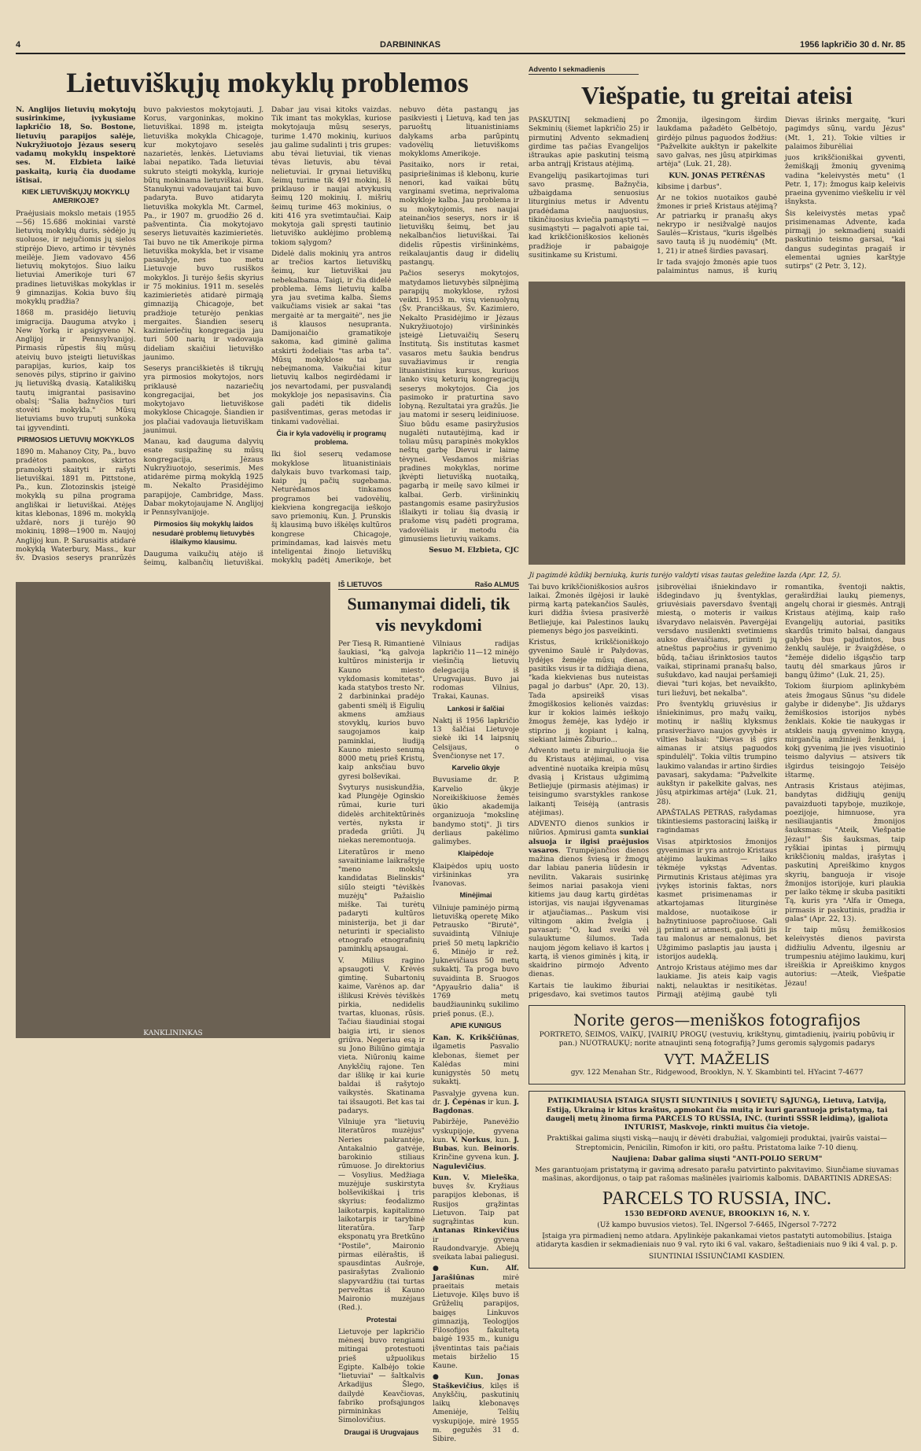4 DARBININKAS 1956 lapkričio 30 d. Nr. 85
Lietuviškųjų mokyklų problemos
N. Anglijos lietuvių mokytojų susirinkime, įvykusiame lapkričio 18, So. Bostone, lietuvių parapijos salėje, Nukryžiuotojo Jėzaus seserų vadamų mokyklų inspektorė ses. M. Elzbieta laikė paskaitą, kurią čia duodame ištisai.
KIEK LIETUVIŠKŲJŲ MOKYKLŲ AMERIKOJE?
Praėjusiais mokslo metais (1955—56) 15.686 mokiniai varstė lietuvių mokyklų duris, sėdėjo jų suoluose, ir nejučiomis jų sielos stiprėjo Dievo, artimo ir tėvynės meilėje. Jiem vadovavo 456 lietuvių mokytojos. Šiuo laiku lietuviai Amerikoje turi 67 pradines lietuviškas mokyklas ir 9 gimnazijas. Kokia buvo šių mokyklų pradžia?
1868 m. prasidėjo lietuvių imigracija. Dauguma atvyko į New Yorką ir apsigyveno N. Anglijoj ir Pennsylvanijoj. Pirmasis rūpestis šių mūsų ateivių buvo įsteigti lietuviškas parapijas, kurios, kaip tos senovės pilys, stiprino ir gaivino jų lietuvišką dvasią. Katalikiškų tautų imigrantai pasisavino obalsį: "Šalia bažnyčios turi stovėti mokykla." Mūsų lietuviams buvo truputį sunkoka tai įgyvendinti.
PIRMOSIOS LIETUVIŲ MOKYKLOS
1890 m. Mahanoy City, Pa., buvo pradėtos pamokos, skirtos pramokyti skaityti ir rašyti lietuviškai. 1891 m. Pittstone, Pa., kun. Zlotozinskis įsteigė mokyklą su pilna programa angliškai ir lietuviškai. Atėjęs kitas klebonas, 1896 m. mokyklą uždarė, nors ji turėjo 90 mokinių. 1898—1900 m. Naujoj Anglijoj kun. P. Sarusaitis atidarė mokyklą Waterbury, Mass., kur šv. Dvasios seserys pranrūzės buvo pakviestos mokytojauti. J. Korus, vargoninkas, mokino lietuviškai. 1898 m. įsteigta lietuviška mokykla Chicagoje, kur mokytojavo seselės nazarietės, lenkės. Lietuviams labai nepatiko. Tada lietuviai sukruto steigti mokyklą, kurioje būtų mokinama lietuviškai. Kun. Stanukynui vadovaujant tai buvo padaryta. Buvo atidaryta lietuviška mokykla Mt. Carmel, Pa., ir 1907 m. gruodžio 26 d. pašventinta. Čia mokytojavo seserys lietuvaitės kazimierietės. Tai buvo ne tik Amerikoje pirma lietuviška mokykla, bet ir visame pasaulyje, nes tuo metu Lietuvoje buvo rusiškos mokyklos. Ji turėjo šešis skyrius ir 75 mokinius. 1911 m. seselės kazimierietės atidarė pirmąją gimnaziją Chicagoje, bet pradžioje teturėjo penkias mergaites. Šiandien seserų kazimieriečių kongregacija jau turi 500 narių ir vadovauja dideliam skaičiui lietuviško jaunimo.
Seserys pranciškietės iš tikrųjų yra pirmosios mokytojos, nors priklausė nazariečių kongregacijai, bet jos mokytojavo lietuviškose mokyklose Chicagoje. Šiandien ir jos plačiai vadovauja lietuviškam jaunimui.
Manau, kad dauguma dalyvių esate susipažinę su mūsų kongregacija, Jėzaus Nukryžiuotojo, seserimis. Mes atidarėme pirmą mokyklą 1925 m. Nekalto Prasidėjimo parapijoje, Cambridge, Mass. Dabar mokytojaujame N. Anglijoj ir Pennsylvanijoje.
Pirmosios šių mokyklų laidos nesudarė problemų lietuvybės išlaikymo klausimu.
Dauguma vaikučių atėjo iš šeimų, kalbančių lietuviškai. Dabar jau visai kitoks vaizdas. Tik imant tas mokyklas, kuriose mokytojauja mūsų seserys, turime 1.470 mokinių, kuriuos jau galime sudalinti į tris grupes: abu tėvai lietuviai, tik vienas tėvas lietuvis, abu tėvai nelietuviai. Ir grynai lietuviškų šeimų turime tik 491 mokinį. Iš priklauso ir naujai atvykusių šeimų 120 mokinių. I. mišrių šeimų turime 463 mokinius, o kiti 416 yra svetimtaučiai. Kaip mokytoja gali spręsti tautinio lietuviško auklėjimo problemą tokiom sąlygom?
Didelė dalis mokinių yra antros ar trečios kartos lietuviškų šeimų, kur lietuviškai jau nebekalbama. Taigi, ir čia didelė problema. Iėms lietuvių kalba yra jau svetima kalba. Šiems vaikučiams visiek ar sakai "tas mergaitė ar ta mergaitė", nes jie iš klausos nesupranta. Damijonaičio gramatikoje sakoma, kad giminė galima atskirti žodeliais "tas arba ta". Mūsų mokyklose tai jau nebeįmanoma. Vaikučiai kitur lietuvių kalbos negirdėdami ir jos nevartodami, per pusvalandį mokykloje jos nepasisavins. Čia gali padėti tik didelis pasišventimas, geras metodas ir tinkami vadovėliai.
Čia ir kyla vadovėlių ir programų problema.
Iki šiol seserų vedamose mokyklose lituanistiniais dalykais buvo tvarkomasi taip, kaip jų pačių sugebama. Neturėdamos tinkamos programos bei vadovėlių, kiekviena kongregacija ieškojo savo priemonių. Kun. J. Prunskis šį klausimą buvo iškėlęs kultūros kongrese Chicagoje, primindamas, kad laisvės metu inteligentai žinojo lietuviškų mokyklų padėtį Amerikoje, bet nebuvo dėta pastangų jas pasikviesti į Lietuvą, kad ten jas paruoštų lituanistiniams dalykams arba parūpintų vadovėlių lietuviškoms mokykloms Amerikoje.
Pasitaiko, nors ir retai, pasipriešinimas iš klebonų, kurie nenori, kad vaikai būtų varginami svetima, neprivaloma mokykloje kalba. Jau problema ir su mokytojomis, nes naujai ateinančios seserys, nors ir iš lietuviškų šeimų, bet jau nekalbančios lietuviškai. Tai didelis rūpestis viršininkėms, reikalaujantis daug ir didelių pastangų.
Pačios seserys mokytojos, matydamos lietuvybės silpnėjimą parapijų mokyklose, ryžosi veikti. 1953 m. visų vienuolynų (Šv. Pranciškaus, Šv. Kazimiero, Nekalto Prasidėjimo ir Jėzaus Nukryžiuotojo) viršininkės įsteigė Lietuvaičių Seserų Institutą. Šis institutas kasmet vasaros metu šaukia bendrus suvažiavimus ir rengia lituanistinius kursus, kuriuos lanko visų keturių kongregacijų seserys mokytojos. Čia jos pasimoko ir praturtina savo lobyną. Rezultatai yra gražūs. Jie jau matomi ir seserų leidiniuose. Šiuo būdu esame pasiryžusios nugalėti nutautėjimą, kad ir toliau mūsų parapinės mokyklos neštų garbę Dievui ir laimę tėvynei. Vesdamos mišrias pradines mokyklas, norime įkvėpti lietuvišką nuotaiką, pagarbą ir meilę savo kilmei ir kalbai. Gerb. viršininkių pastangomis esame pasiryžusios išlaikyti ir toliau šią dvasią ir prašome visų padėti programa, vadovėliais ir metodu čia gimusiems lietuvių vaikams.
Sesuo M. Elzbieta, CJC
KANKLININKAS
IŠ LIETUVOS Rašo ALMUS
Sumanymai dideli, tik vis nevykdomi
Per Tiesą R. Rimantienė šaukiasi, "ką galvoja kultūros ministerija ir Kauno miesto vykdomasis komitetas", kada statybos tresto Nr. 2 darbininkai pradėjo gabenti smėlį iš Eigulių akmens amžiaus stovyklų, kurios buvo saugojamos kaip paminklai, liudiją Kauno miesto senumą 8000 metų prieš Kristų, kaip anksčiau buvo gyresi bolševikai.
Švyturys nusiskundžia, kad Plungėje Oginskio rūmai, kurie turi didelės architektūrinės vertės, nyksta ir pradeda griūti. Jų niekas neremontuoja.
Literatūros ir meno savaitiniame laikraštyje "meno mokslų kandidatas Bielinskis" siūlo steigti "tėviškės muzėjų" Pažaislio miške. Tai turėtų padaryti kultūros ministerija, bet ji dar neturinti ir specialisto etnografo etnografinių paminklų apsaugai.
V. Milius ragino apsaugoti V. Krėvės gimtinę. Subartonių kaime, Varėnos ap. dar išlikusi Krėvės tėviškės pirkia, nedidelis tvartas, kluonas, rūsis. Tačiau šiaudiniai stogai baigia irti, ir sienos griūva. Negeriau esą ir su Jono Biliūno gimtąja vieta. Niūronių kaime Anykščių rajone. Ten dar išlikę ir kai kurie baldai iš rašytojo vaikystės. Skatinama tai išsaugoti. Bet kas tai padarys.
Vilniuje yra "lietuvių literatūros muzėjus" Neries pakrantėje, Antakalnio gatvėje, barokinio stiliaus rūmuose. Jo direktorius — Vosylius. Medžiaga muzėjuje suskirstyta bolševikiškai į tris skyrius: feodalizmo laikotarpis, kapitalizmo laikotarpis ir tarybinė literatūra. Tarp eksponatų yra Bretkūno "Postile", Maironio pirmas eilėraštis, iš spausdintas Aušroje, pasirašytas Zvalionio slapyvardžiu (tai turtas pervežtas iš Kauno Maironio muzėjaus (Red.).
Protestai
Lietuvoje per lapkričio mėnesį buvo rengiami mitingai protestuoti prieš užpuolikus Egipte. Kalbėjo tokie "lietuviai" — šaltkalvis Arkadijus Šlego, dailydė Keavčiovas, fabriko profsąjungos pirmininkas Simolovičius.
Draugai iš Urugvajaus
Vilniaus radijas lapkričio 11—12 minėjo viešinčią lietuvių delegaciją iš Urugvajaus. Buvo jai rodomas Vilnius, Trakai, Kaunas.
Lankosi ir šalčiai
Naktį iš 1956 lapkričio 13 šalčiai Lietuvoje siekė iki 14 laipsnių Celsijaus, o Švenčionyse net 17.
Karvelio ūkyje
Buvusiame dr. P. Karvelio ūkyje Noreikiškiuose žemės ūkio akademija organizuoja "mokslinę bandymo stotį". Ji tirs derliaus pakėlimo galimybes.
Klaipėdoje
Klaipėdos upių uosto viršininkas yra Ivanovas.
Minėjimai
Vilniuje paminėjo pirmą lietuvišką operetę Miko Petrausko "Birutė", suvaidintą Vilniuje prieš 50 metų lapkričio 6. Minėjo ir rež. Juknevičiaus 50 metų sukaktį. Ta proga buvo suvaidinta B. Sruogos "Apyaušrio dalia" iš 1769 metų baudžiauninkų sukilimo prieš ponus. (E.).
APIE KUNIGUS
Kan. K. Krikščiūnas, ilgametis Pasvalio klebonas, šiemet per Kalėdas mini kunigystės 50 metų sukaktį.
Pasvalyje gyvena kun. dr. J. Čepėnas ir kun. J. Bagdonas.
Pabiržėje, Panevėžio vyskupijoje, gyvena kun. V. Norkus, kun. J. Bubas, kun. Beinoris. Krinčine gyvena kun. J. Nagulevičius.
Kun. V. Mieleška, buvęs šv. Kryžiaus parapijos klebonas, iš Rusijos grąžintas Lietuvon. Taip pat sugrąžintas kun. Antanas Rinkevičius ir gyvena Raudondvaryje. Abiejų sveikata labai paliegusi.
● Kun. Alf. Jarašiūnas mirė praeitais metais Lietuvoje. Kilęs buvo iš Grūželių parapijos, baigęs Linkuvos gimnaziją, Teologijos Filosofijos fakultetą baigė 1935 m., kunigu įšventintas tais pačiais metais birželio 15 Kaune.
● Kun. Jonas Staškevičius, kilęs iš Anykščių, paskutinių laikų klebonavęs Ameniėje, Telšių vyskupijoje, mirė 1955 m. gegužės 31 d. Sibire.
Advento I sekmadienis
Viešpatie, tu greitai ateisi
PASKUTINĮ sekmadienį po Sekminių (šiemet lapkričio 25) ir pirmutinį Advento sekmadienį girdime tas pačias Evangelijos ištraukas apie paskutinį teismą arba antrąjį Kristaus atėjimą.
Evangelijų pasikartojimas turi savo prasmę. Bažnyčia, užbaigdama senuosius liturginius metus ir Adventu pradėdama naujuosius, tikinčiuosius kviečia pamąstyti — susimąstyti — pagalvoti apie tai, kad krikščioniškosios kelionės pradžioje ir pabaigoje susitinkame su Kristumi.
Žmonija, ilgesingom širdim laukdama pažadėto Gelbėtojo, girdėjo pilnus paguodos žodžius: "Pažvelkite aukštyn ir pakelkite savo galvas, nes jūsų atpirkimas artėja" (Luk. 21, 28).
KUN. JONAS PETRĖNAS
kibsime į darbus".
Ar ne tokios nuotaikos gaubė žmones ir prieš Kristaus atėjimą? Ar patriarkų ir pranašų akys nekrypo ir nesižvalgė naujos Saulės—Kristaus, "kuris išgelbės savo tautą iš jų nuodėmių" (Mt. 1, 21) ir atneš širdies pavasarį.
Ir tada svajojo žmonės apie tuos palaimintus namus, iš kurių Dievas išrinks mergaitę, "kuri pagimdys sūnų, vardu Jėzus" (Mt. 1, 21). Tokie vilties ir palaimos žiburėliai
juos krikščioniškai gyventi, žemiškąjį žmonių gyvenimą vadina "keleivystės metu" (1 Petr. 1, 17): žmogus kaip keleivis praeina gyvenimo vieškeliu ir vėl išnyksta.
Šis keleivystės metas ypač prisimenamas Advente, kada pirmąjį jo sekmadienį suaidi paskutinio teismo garsai, "kai dangus sudegintas pragaiš ir elementai ugnies karštyje sutirps" (2 Petr. 3, 12).
Ji pagimdė kūdikį berniuką, kuris turėjo valdyti visas tautas geležine lazda (Apr. 12, 5).
Tai buvo krikščioniškosios aušros laikai. Žmonės ilgėjosi ir laukė pirmą kartą patekančios Saulės, kuri didžia šviesa prasiveržė Betliejuje, kai Palestinos laukų piemenys bėgo jos pasveikinti.
Kristus, krikščioniškojo gyvenimo Saulė ir Palydovas, lydėjęs žemėje mūsų dienas, pasitiks visus ir ta didžiąja diena, "kada kiekvienas bus nuteistas pagal jo darbus" (Apr. 20, 13). Tada apsireikš visas žmogiškosios kelionės vaizdas: kur ir kokios laimės ieškojo žmogus žemėje, kas lydėjo ir stiprino jį kopiant į kalną, siekiant laimės Žiburio...
Advento metu ir mirguliuoja šie du Kristaus atėjimai, o visa adventinė nuotaika kreipia mūsų dvasią į Kristaus užgimimą Betliejuje (pirmasis atėjimas) ir teisingumo svarstykles rankose laikantį Teisėją (antrasis atėjimas).
ADVENTO dienos sunkios ir niūrios. Apmirusi gamta sunkiai alsuoja ir ilgisi praėjusios vasaros. Trumpėjančios dienos mažina dienos šviesą ir žmogų dar labiau paneria liūdesin ir nevilitn. Vakarais susirinkę šeimos nariai pasakoja vieni kitiems jau daug kartų girdėtas istorijas, vis naujai išgyvenamas ir atjaučiamas... Paskum visi viltingom akim žvelgia į pavasarį: "O, kad sveiki vėl sulauktume šilumos. Tada naujom jėgom keliavo iš kartos į kartą, iš vienos giminės į kitą, ir skaidrino pirmojo Advento dienas.
Kartais tie laukimo žiburiai prigesdavo, kai svetimos tautos įsibrovėliai išniekindavo ir išdegindavo jų šventyklas, griuvėsiais paversdavo šventąjį miestą, o moteris ir vaikus išvarydavo nelaisvėn. Pavergėjai versdavo nusilenkti svetimiems aukso dievaičiams, priimti jų atneštus papročius ir gyvenimo būdą, tačiau išrinktosios tautos vaikai, stiprinami pranašų balso, sušukdavo, kad naujai peršamieji dievai "turi kojas, bet nevaikšto, turi liežuvį, bet nekalba".
Pro šventyklų griuvėsius ir išniekinimus, pro mažų vaikų, motinų ir našlių klyksmus prasiveržiavo naujos gyvybės ir vilties balsai: "Dievas iš girs aimanas ir atsiųs paguodos spindulėlį". Tokia viltis trumpino laukimo valandas ir artino širdies pavasarį, sakydama: "Pažvelkite aukštyn ir pakelkite galvas, nes jūsų atpirkimas artėja" (Luk. 21, 28).
APAŠTALAS PETRAS, rašydamas tikintiesiems pastoracinį laišką ir ragindamas
Visas atpirktosios žmonijos gyvenimas ir yra antrojo Kristaus atėjimo laukimas — laiko tėkmėje vykstąs Adventas. Pirmutinis Kristaus atėjimas yra įvykęs istorinis faktas, nors kasmet prisimenamas ir atkartojamas liturginėse maldose, nuotaikose ir bažnytiniuose papročiuose. Gali jį priimti ar atmesti, gali būti jis tau malonus ar nemalonus, bet Užgimimo paslaptis jau įausta į istorijos audeklą.
Antrojo Kristaus atėjimo mes dar laukiame. Jis ateis kaip vagis naktį, nelauktas ir nesitikėtas. Pirmąjį atėjimą gaubė tyli romantika, šventoji naktis, geraširdžiai laukų piemenys, angelų chorai ir giesmės. Antrąjį Kristaus atėjimą, kaip rašo Evangelijų autoriai, pasitiks skardūs trimito balsai, dangaus galybės bus pajudintos, bus ženklų saulėje, ir žvaigždėse, o "žemėje didelio išgąsčio tarp tautų dėl smarkaus jūros ir bangų ūžimo" (Luk. 21, 25).
Tokiom šiurpiom aplinkybėm ateis žmogaus Sūnus "su didele galybe ir didenybe". Jis uždarys žemiškosios istorijos nybės ženklais. Kokie tie naukygas ir atskleis naują gyvenimo knygą, mirgančią amžinieji ženklai, į kokį gyvenimą jie įves visuotinio teismo dalyvius — atsivers tik išgirdus teisingojo Teisėjo ištarmę.
Antrasis Kristaus atėjimas, bandytas didžiųjų genijų pavaizduoti tapyboje, muzikoje, poezijoje, himnuose, yra nesiliaujantis žmonijos šauksmas: "Ateik, Viešpatie Jėzau!" Šis šauksmas, taip ryškiai įpintas į pirmųjų krikščionių maldas, įrašytas į paskutinį Apreiškimo knygos skyrių, banguoja ir visoje žmonijos istorijoje, kuri plaukia per laiko tėkmę ir skuba pasitikti Tą, kuris yra "Alfa ir Omega, pirmasis ir paskutinis, pradžia ir galas" (Apr. 22, 13).
Ir taip mūsų žemiškosios keleivystės dienos pavirsta didžiuliu Adventu, ilgesniu ar trumpesniu atėjimo laukimu, kurį išreiškia ir Apreiškimo knygos autorius: —Ateik, Viešpatie Jėzau!
Norite geros—meniškos fotografijos
PORTRETO, ŠEIMOS, VAIKŲ, ĮVAIRIŲ PROGŲ (vestuvių, krikštynų, gimtadienių, įvairių pobūvių ir pan.) NUOTRAUKŲ; norite atnaujinti seną fotografiją? Jums geromis sąlygomis padarys
VYT. MAŽELIS
gyv. 122 Menahan Str., Ridgewood, Brooklyn, N. Y. Skambinti tel. HYacint 7-4677
PATIKIMIAUSIA ĮSTAIGA SIŲSTI SIUNTINIUS Į SOVIETŲ SĄJUNGĄ, Lietuvą, Latviją, Estiją, Ukrainą ir kitus kraštus, apmokant čia muitą ir kuri garantuoja pristatymą, tai daugelį metų žinoma firma PARCELS TO RUSSIA, INC. (turinti SSSR leidimą), įgaliota INTURIST, Maskvoje, rinkti muitus čia vietoje.
Praktiškai galima siųsti viską—naujų ir dėvėti drabužiai, valgomieji produktai, įvairūs vaistai—Streptomicin, Penicilin, Rimofon ir kiti, oro paštu. Pristatoma laike 7-10 dienų.
Naujiena: Dabar galima siųsti "ANTI-POLIO SERUM"
Mes garantuojam pristatymą ir gavimą adresato parašu patvirtinto pakvitavimo. Siunčiame siuvamas mašinas, akordijonus, o taip pat rašomas mašinėles įvairiomis kalbomis. DABARTINIS ADRESAS:
PARCELS TO RUSSIA, INC.
1530 BEDFORD AVENUE, BROOKLYN 16, N. Y.
(Už kampo buvusios vietos). Tel. INgersol 7-6465, INgersol 7-7272
Įstaiga yra pirmadienį nemo atdara. Apylinkėje pakankamai vietos pastatyti automobilius. Įstaiga atidaryta kasdien ir sekmadieniais nuo 9 val. ryto iki 6 val. vakaro, šeštadieniais nuo 9 iki 4 val. p. p.
SIUNTINIAI IŠSIUNČIAMI KASDIEN.